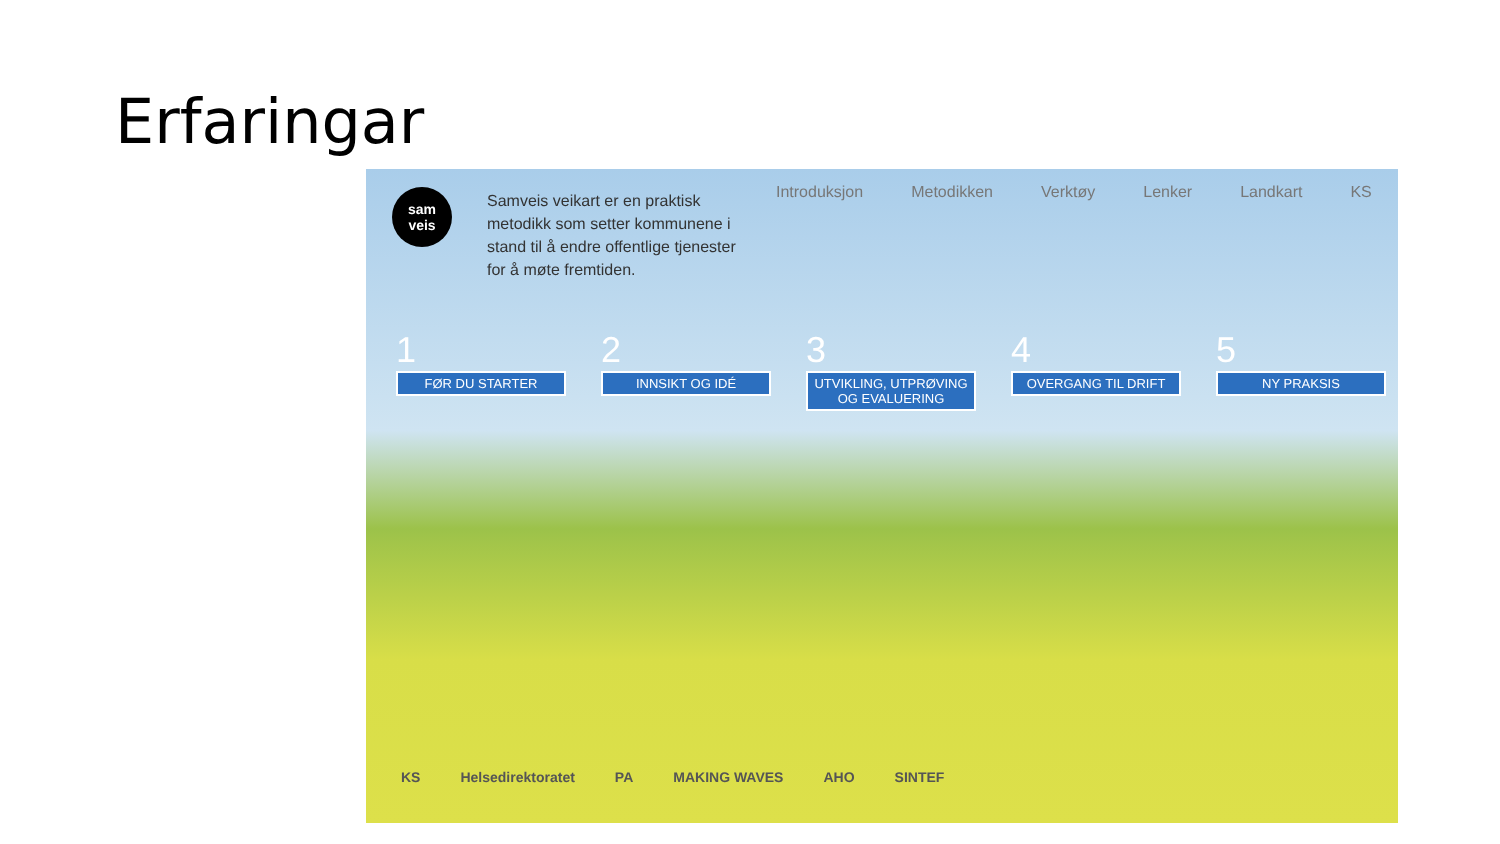Erfaringar
sam
veis
Samveis veikart er en praktisk metodikk som setter kommunene i stand til å endre offentlige tjenester for å møte fremtiden.
Introduksjon Metodikken Verktøy Lenker Landkart KS
1
FØR DU STARTER
2
INNSIKT OG IDÉ
3
UTVIKLING, UTPRØVING OG EVALUERING
4
OVERGANG TIL DRIFT
5
NY PRAKSIS
KS Helsedirektoratet PA MAKING WAVES AHO SINTEF